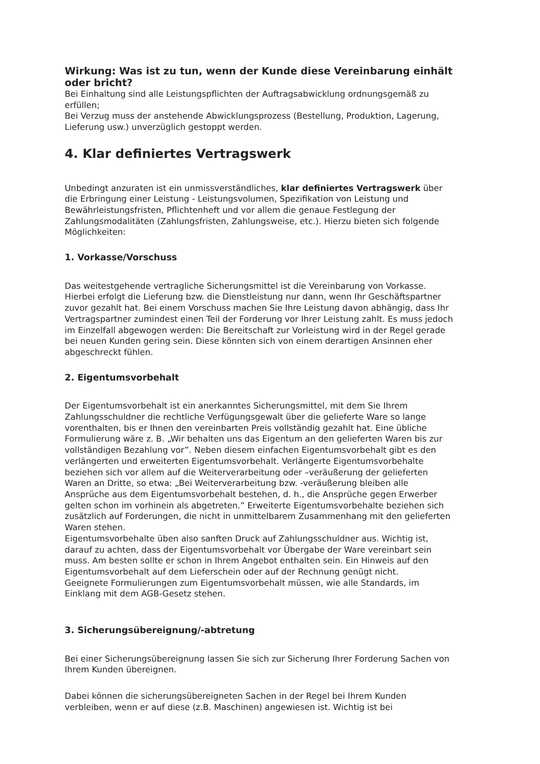Wirkung: Was ist zu tun, wenn der Kunde diese Vereinbarung einhält oder bricht?
Bei Einhaltung sind alle Leistungspflichten der Auftragsabwicklung ordnungsgemäß zu erfüllen;
Bei Verzug muss der anstehende Abwicklungsprozess (Bestellung, Produktion, Lagerung, Lieferung usw.) unverzüglich gestoppt werden.
4. Klar definiertes Vertragswerk
Unbedingt anzuraten ist ein unmissverständliches, klar definiertes Vertragswerk über die Erbringung einer Leistung - Leistungsvolumen, Spezifikation von Leistung und Bewährleistungsfristen, Pflichtenheft und vor allem die genaue Festlegung der Zahlungsmodalitäten (Zahlungsfristen, Zahlungsweise, etc.). Hierzu bieten sich folgende Möglichkeiten:
1. Vorkasse/Vorschuss
Das weitestgehende vertragliche Sicherungsmittel ist die Vereinbarung von Vorkasse. Hierbei erfolgt die Lieferung bzw. die Dienstleistung nur dann, wenn Ihr Geschäftspartner zuvor gezahlt hat. Bei einem Vorschuss machen Sie Ihre Leistung davon abhängig, dass Ihr Vertragspartner zumindest einen Teil der Forderung vor Ihrer Leistung zahlt. Es muss jedoch im Einzelfall abgewogen werden: Die Bereitschaft zur Vorleistung wird in der Regel gerade bei neuen Kunden gering sein. Diese könnten sich von einem derartigen Ansinnen eher abgeschreckt fühlen.
2. Eigentumsvorbehalt
Der Eigentumsvorbehalt ist ein anerkanntes Sicherungsmittel, mit dem Sie Ihrem Zahlungsschuldner die rechtliche Verfügungsgewalt über die gelieferte Ware so lange vorenthalten, bis er Ihnen den vereinbarten Preis vollständig gezahlt hat. Eine übliche Formulierung wäre z. B. „Wir behalten uns das Eigentum an den gelieferten Waren bis zur vollständigen Bezahlung vor”. Neben diesem einfachen Eigentumsvorbehalt gibt es den verlängerten und erweiterten Eigentumsvorbehalt. Verlängerte Eigentumsvorbehalte beziehen sich vor allem auf die Weiterverarbeitung oder –veräußerung der gelieferten Waren an Dritte, so etwa: „Bei Weiterverarbeitung bzw. -veräußerung bleiben alle Ansprüche aus dem Eigentumsvorbehalt bestehen, d. h., die Ansprüche gegen Erwerber gelten schon im vorhinein als abgetreten.” Erweiterte Eigentumsvorbehalte beziehen sich zusätzlich auf Forderungen, die nicht in unmittelbarem Zusammenhang mit den gelieferten Waren stehen.
Eigentumsvorbehalte üben also sanften Druck auf Zahlungsschuldner aus. Wichtig ist, darauf zu achten, dass der Eigentumsvorbehalt vor Übergabe der Ware vereinbart sein muss. Am besten sollte er schon in Ihrem Angebot enthalten sein. Ein Hinweis auf den Eigentumsvorbehalt auf dem Lieferschein oder auf der Rechnung genügt nicht.
Geeignete Formulierungen zum Eigentumsvorbehalt müssen, wie alle Standards, im Einklang mit dem AGB-Gesetz stehen.
3. Sicherungsübereignung/-abtretung
Bei einer Sicherungsübereignung lassen Sie sich zur Sicherung Ihrer Forderung Sachen von Ihrem Kunden übereignen.
Dabei können die sicherungsübereigneten Sachen in der Regel bei Ihrem Kunden verbleiben, wenn er auf diese (z.B. Maschinen) angewiesen ist. Wichtig ist bei